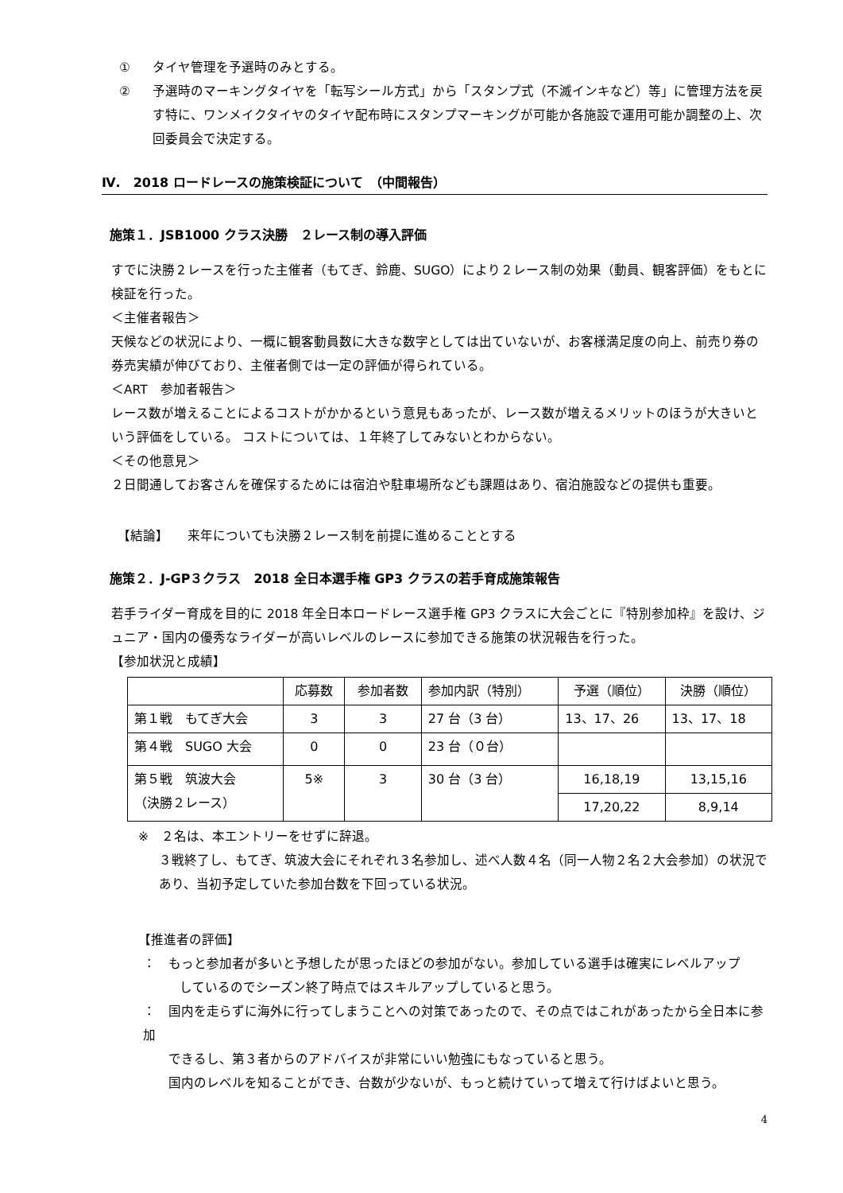① タイヤ管理を予選時のみとする。
② 予選時のマーキングタイヤを「転写シール方式」から「スタンプ式（不滅インキなど）等」に管理方法を戻す特に、ワンメイクタイヤのタイヤ配布時にスタンプマーキングが可能か各施設で運用可能か調整の上、次回委員会で決定する。
Ⅳ.　2018 ロードレースの施策検証について　（中間報告）
施策１．JSB1000 クラス決勝　２レース制の導入評価
すでに決勝２レースを行った主催者（もてぎ、鈴鹿、SUGO）により２レース制の効果（動員、観客評価）をもとに検証を行った。
＜主催者報告＞
天候などの状況により、一概に観客動員数に大きな数字としては出ていないが、お客様満足度の向上、前売り券の券売実績が伸びており、主催者側では一定の評価が得られている。
＜ART　参加者報告＞
レース数が増えることによるコストがかかるという意見もあったが、レース数が増えるメリットのほうが大きいという評価をしている。 コストについては、１年終了してみないとわからない。
＜その他意見＞
２日間通してお客さんを確保するためには宿泊や駐車場所なども課題はあり、宿泊施設などの提供も重要。
【結論】　　来年についても決勝２レース制を前提に進めることとする
施策２．J-GP３クラス　2018 全日本選手権 GP3 クラスの若手育成施策報告
若手ライダー育成を目的に 2018 年全日本ロードレース選手権 GP3 クラスに大会ごとに『特別参加枠』を設け、ジュニア・国内の優秀なライダーが高いレベルのレースに参加できる施策の状況報告を行った。
【参加状況と成績】
| | 応募数 | 参加者数 | 参加内訳（特別） | 予選（順位） | 決勝（順位） |
| 第１戦 もてぎ大会 | 3 | 3 | 27 台（3 台） | 13、17、26 | 13、17、18 |
| 第４戦 SUGO 大会 | 0 | 0 | 23 台（０台） | | |
| 第５戦 筑波大会 （決勝２レース） | 5※ | 3 | 30 台（3 台） | 16,18,19 | 13,15,16 |
| | | | | 17,20,22 | 8,9,14 |
※　２名は、本エントリーをせずに辞退。
３戦終了し、もてぎ、筑波大会にそれぞれ３名参加し、述べ人数４名（同一人物２名２大会参加）の状況であり、当初予定していた参加台数を下回っている状況。
【推進者の評価】
：　もっと参加者が多いと予想したが思ったほどの参加がない。参加している選手は確実にレベルアップ
しているのでシーズン終了時点ではスキルアップしていると思う。
：　国内を走らずに海外に行ってしまうことへの対策であったので、その点ではこれがあったから全日本に参加
できるし、第３者からのアドバイスが非常にいい勉強にもなっていると思う。
国内のレベルを知ることができ、台数が少ないが、もっと続けていって増えて行けばよいと思う。
4